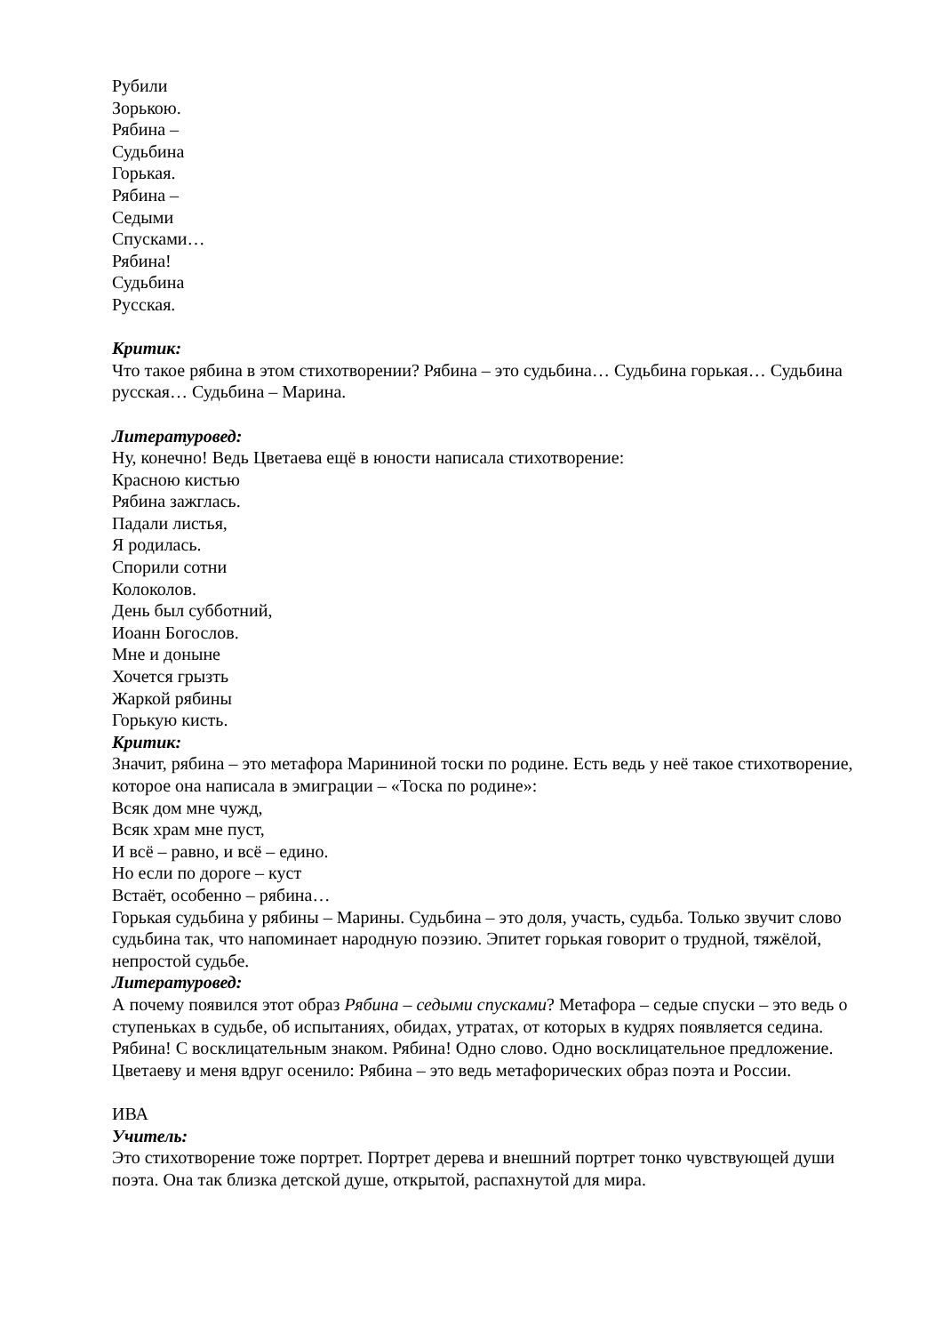Рубили
Зорькою.
Рябина –
Судьбина
Горькая.
Рябина –
Седыми
Спусками…
Рябина!
Судьбина
Русская.
Критик:
Что такое рябина в этом стихотворении? Рябина – это судьбина… Судьбина горькая… Судьбина русская… Судьбина – Марина.
Литературовед:
Ну, конечно! Ведь Цветаева ещё в юности написала стихотворение:
Красною кистью
Рябина зажглась.
Падали листья,
Я родилась.
Спорили сотни
Колоколов.
День был субботний,
Иоанн Богослов.
Мне и доныне
Хочется грызть
Жаркой рябины
Горькую кисть.
Критик:
Значит, рябина – это метафора Марининой тоски по родине. Есть ведь у неё такое стихотворение, которое она написала в эмиграции – «Тоска по родине»:
Всяк дом мне чужд,
Всяк храм мне пуст,
И всё – равно, и всё – едино.
Но если по дороге – куст
Встаёт, особенно – рябина…
Горькая судьбина у рябины – Марины. Судьбина – это доля, участь, судьба. Только звучит слово судьбина так, что напоминает народную поэзию. Эпитет горькая говорит о трудной, тяжёлой, непростой судьбе.
Литературовед:
А почему появился этот образ Рябина – седыми спусками? Метафора – седые спуски – это ведь о ступеньках в судьбе, об испытаниях, обидах, утратах, от которых в кудрях появляется седина. Рябина! С восклицательным знаком. Рябина! Одно слово. Одно восклицательное предложение. Цветаеву и меня вдруг осенило: Рябина – это ведь метафорических образ поэта и России.
ИВА
Учитель:
Это стихотворение тоже портрет. Портрет дерева и внешний портрет тонко чувствующей души поэта. Она так близка детской душе, открытой, распахнутой для мира.